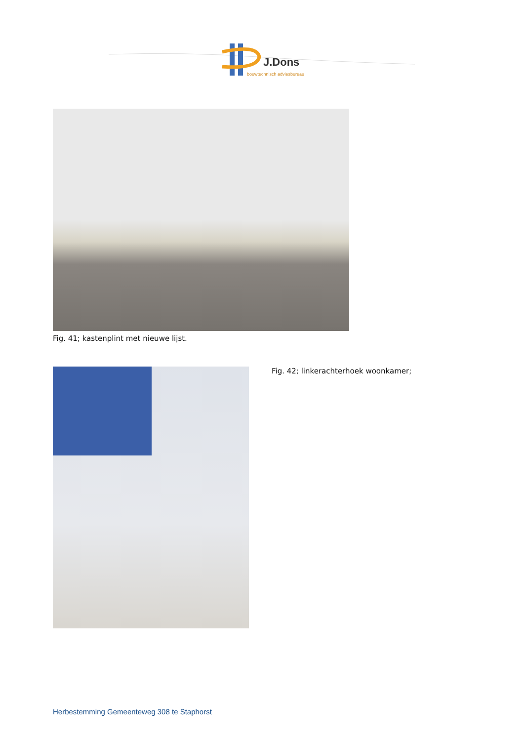J.Dons
bouwtechnisch adviesbureau
Fig. 41; kastenplint met nieuwe lijst.
Fig. 42; linkerachterhoek woonkamer;
Herbestemming Gemeenteweg 308 te Staphorst